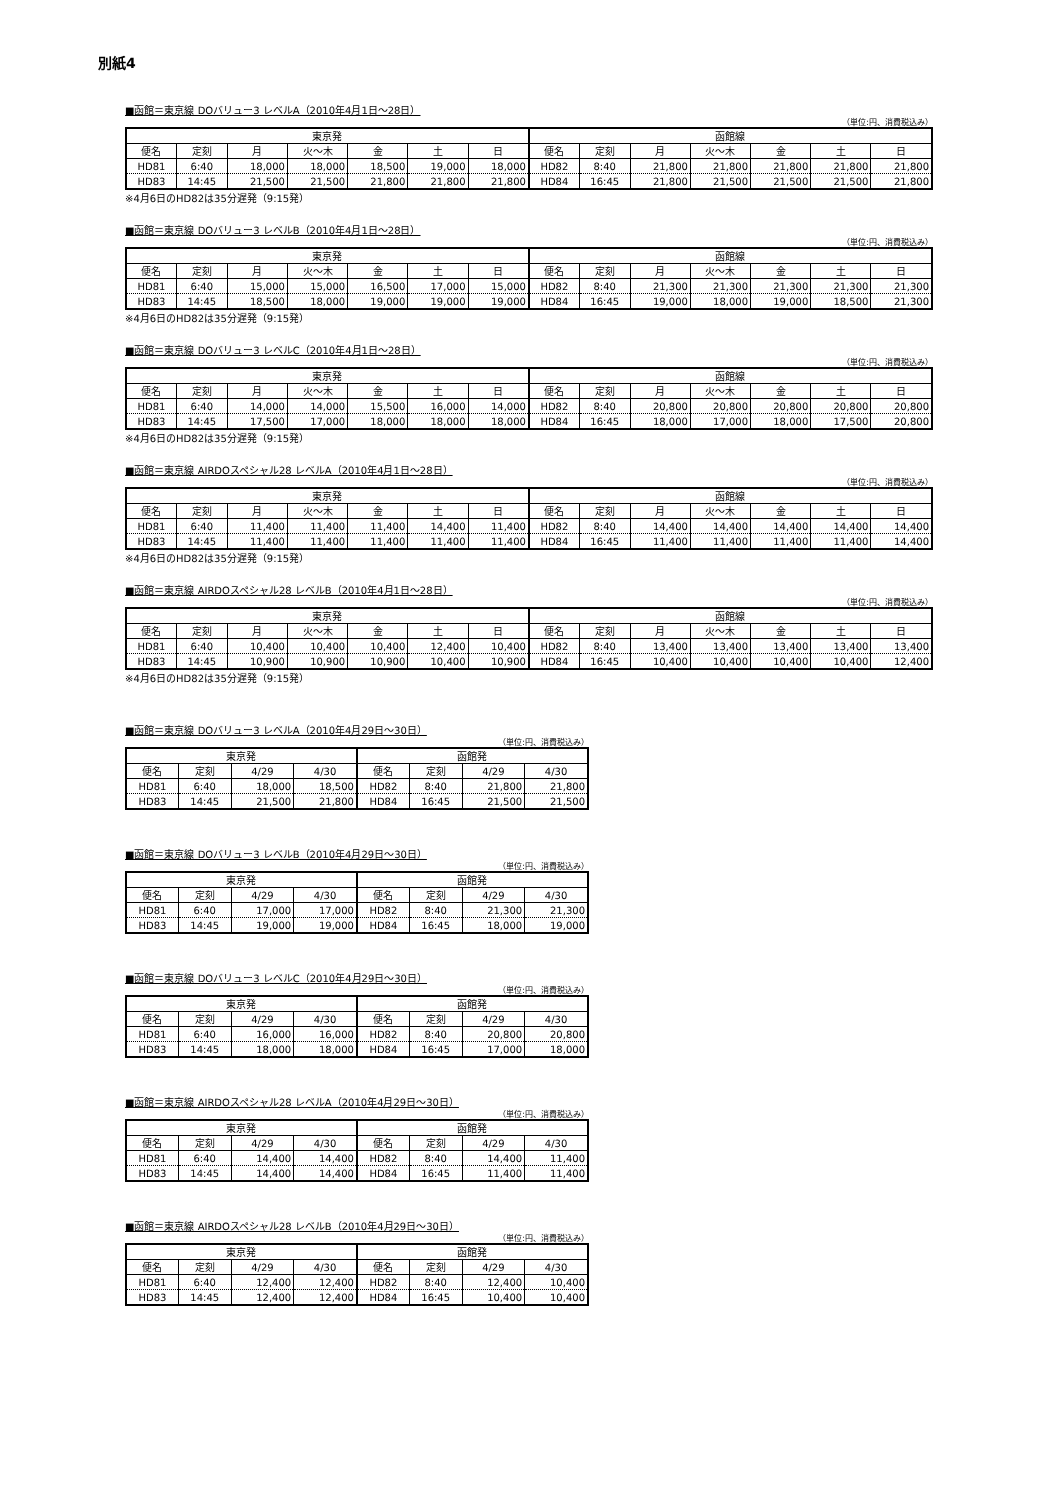別紙4
■函館＝東京線 DOバリュー3 レベルA（2010年4月1日～28日）
（単位:円、消費税込み）
| 東京発 | | | | | | | 函館線 | | | | | | |
| --- | --- | --- | --- | --- | --- | --- | --- | --- | --- | --- | --- | --- | --- |
| 便名 | 定刻 | 月 | 火～木 | 金 | 土 | 日 | 便名 | 定刻 | 月 | 火～木 | 金 | 土 | 日 |
| HD81 | 6:40 | 18,000 | 18,000 | 18,500 | 19,000 | 18,000 | HD82 | 8:40 | 21,800 | 21,800 | 21,800 | 21,800 | 21,800 |
| HD83 | 14:45 | 21,500 | 21,500 | 21,800 | 21,800 | 21,800 | HD84 | 16:45 | 21,800 | 21,500 | 21,500 | 21,500 | 21,800 |
※4月6日のHD82は35分遅発（9:15発）
■函館＝東京線 DOバリュー3 レベルB（2010年4月1日～28日）
（単位:円、消費税込み）
| 東京発 | | | | | | | 函館線 | | | | | | |
| --- | --- | --- | --- | --- | --- | --- | --- | --- | --- | --- | --- | --- | --- |
| 便名 | 定刻 | 月 | 火～木 | 金 | 土 | 日 | 便名 | 定刻 | 月 | 火～木 | 金 | 土 | 日 |
| HD81 | 6:40 | 15,000 | 15,000 | 16,500 | 17,000 | 15,000 | HD82 | 8:40 | 21,300 | 21,300 | 21,300 | 21,300 | 21,300 |
| HD83 | 14:45 | 18,500 | 18,000 | 19,000 | 19,000 | 19,000 | HD84 | 16:45 | 19,000 | 18,000 | 19,000 | 18,500 | 21,300 |
※4月6日のHD82は35分遅発（9:15発）
■函館＝東京線 DOバリュー3 レベルC（2010年4月1日～28日）
（単位:円、消費税込み）
| 東京発 | | | | | | | 函館線 | | | | | | |
| --- | --- | --- | --- | --- | --- | --- | --- | --- | --- | --- | --- | --- | --- |
| 便名 | 定刻 | 月 | 火～木 | 金 | 土 | 日 | 便名 | 定刻 | 月 | 火～木 | 金 | 土 | 日 |
| HD81 | 6:40 | 14,000 | 14,000 | 15,500 | 16,000 | 14,000 | HD82 | 8:40 | 20,800 | 20,800 | 20,800 | 20,800 | 20,800 |
| HD83 | 14:45 | 17,500 | 17,000 | 18,000 | 18,000 | 18,000 | HD84 | 16:45 | 18,000 | 17,000 | 18,000 | 17,500 | 20,800 |
※4月6日のHD82は35分遅発（9:15発）
■函館＝東京線 AIRDOスペシャル28 レベルA（2010年4月1日～28日）
（単位:円、消費税込み）
| 東京発 | | | | | | | 函館線 | | | | | | |
| --- | --- | --- | --- | --- | --- | --- | --- | --- | --- | --- | --- | --- | --- |
| 便名 | 定刻 | 月 | 火～木 | 金 | 土 | 日 | 便名 | 定刻 | 月 | 火～木 | 金 | 土 | 日 |
| HD81 | 6:40 | 11,400 | 11,400 | 11,400 | 14,400 | 11,400 | HD82 | 8:40 | 14,400 | 14,400 | 14,400 | 14,400 | 14,400 |
| HD83 | 14:45 | 11,400 | 11,400 | 11,400 | 11,400 | 11,400 | HD84 | 16:45 | 11,400 | 11,400 | 11,400 | 11,400 | 14,400 |
※4月6日のHD82は35分遅発（9:15発）
■函館＝東京線 AIRDOスペシャル28 レベルB（2010年4月1日～28日）
（単位:円、消費税込み）
| 東京発 | | | | | | | 函館線 | | | | | | |
| --- | --- | --- | --- | --- | --- | --- | --- | --- | --- | --- | --- | --- | --- |
| 便名 | 定刻 | 月 | 火～木 | 金 | 土 | 日 | 便名 | 定刻 | 月 | 火～木 | 金 | 土 | 日 |
| HD81 | 6:40 | 10,400 | 10,400 | 10,400 | 12,400 | 10,400 | HD82 | 8:40 | 13,400 | 13,400 | 13,400 | 13,400 | 13,400 |
| HD83 | 14:45 | 10,900 | 10,900 | 10,900 | 10,400 | 10,900 | HD84 | 16:45 | 10,400 | 10,400 | 10,400 | 10,400 | 12,400 |
※4月6日のHD82は35分遅発（9:15発）
■函館＝東京線 DOバリュー3 レベルA（2010年4月29日～30日）
（単位:円、消費税込み）
| 東京発 | | | | 函館発 | | | |
| --- | --- | --- | --- | --- | --- | --- | --- |
| 便名 | 定刻 | 4/29 | 4/30 | 便名 | 定刻 | 4/29 | 4/30 |
| HD81 | 6:40 | 18,000 | 18,500 | HD82 | 8:40 | 21,800 | 21,800 |
| HD83 | 14:45 | 21,500 | 21,800 | HD84 | 16:45 | 21,500 | 21,500 |
■函館＝東京線 DOバリュー3 レベルB（2010年4月29日～30日）
（単位:円、消費税込み）
| 東京発 | | | | 函館発 | | | |
| --- | --- | --- | --- | --- | --- | --- | --- |
| 便名 | 定刻 | 4/29 | 4/30 | 便名 | 定刻 | 4/29 | 4/30 |
| HD81 | 6:40 | 17,000 | 17,000 | HD82 | 8:40 | 21,300 | 21,300 |
| HD83 | 14:45 | 19,000 | 19,000 | HD84 | 16:45 | 18,000 | 19,000 |
■函館＝東京線 DOバリュー3 レベルC（2010年4月29日～30日）
（単位:円、消費税込み）
| 東京発 | | | | 函館発 | | | |
| --- | --- | --- | --- | --- | --- | --- | --- |
| 便名 | 定刻 | 4/29 | 4/30 | 便名 | 定刻 | 4/29 | 4/30 |
| HD81 | 6:40 | 16,000 | 16,000 | HD82 | 8:40 | 20,800 | 20,800 |
| HD83 | 14:45 | 18,000 | 18,000 | HD84 | 16:45 | 17,000 | 18,000 |
■函館＝東京線 AIRDOスペシャル28 レベルA（2010年4月29日～30日）
（単位:円、消費税込み）
| 東京発 | | | | 函館発 | | | |
| --- | --- | --- | --- | --- | --- | --- | --- |
| 便名 | 定刻 | 4/29 | 4/30 | 便名 | 定刻 | 4/29 | 4/30 |
| HD81 | 6:40 | 14,400 | 14,400 | HD82 | 8:40 | 14,400 | 11,400 |
| HD83 | 14:45 | 14,400 | 14,400 | HD84 | 16:45 | 11,400 | 11,400 |
■函館＝東京線 AIRDOスペシャル28 レベルB（2010年4月29日～30日）
（単位:円、消費税込み）
| 東京発 | | | | 函館発 | | | |
| --- | --- | --- | --- | --- | --- | --- | --- |
| 便名 | 定刻 | 4/29 | 4/30 | 便名 | 定刻 | 4/29 | 4/30 |
| HD81 | 6:40 | 12,400 | 12,400 | HD82 | 8:40 | 12,400 | 10,400 |
| HD83 | 14:45 | 12,400 | 12,400 | HD84 | 16:45 | 10,400 | 10,400 |